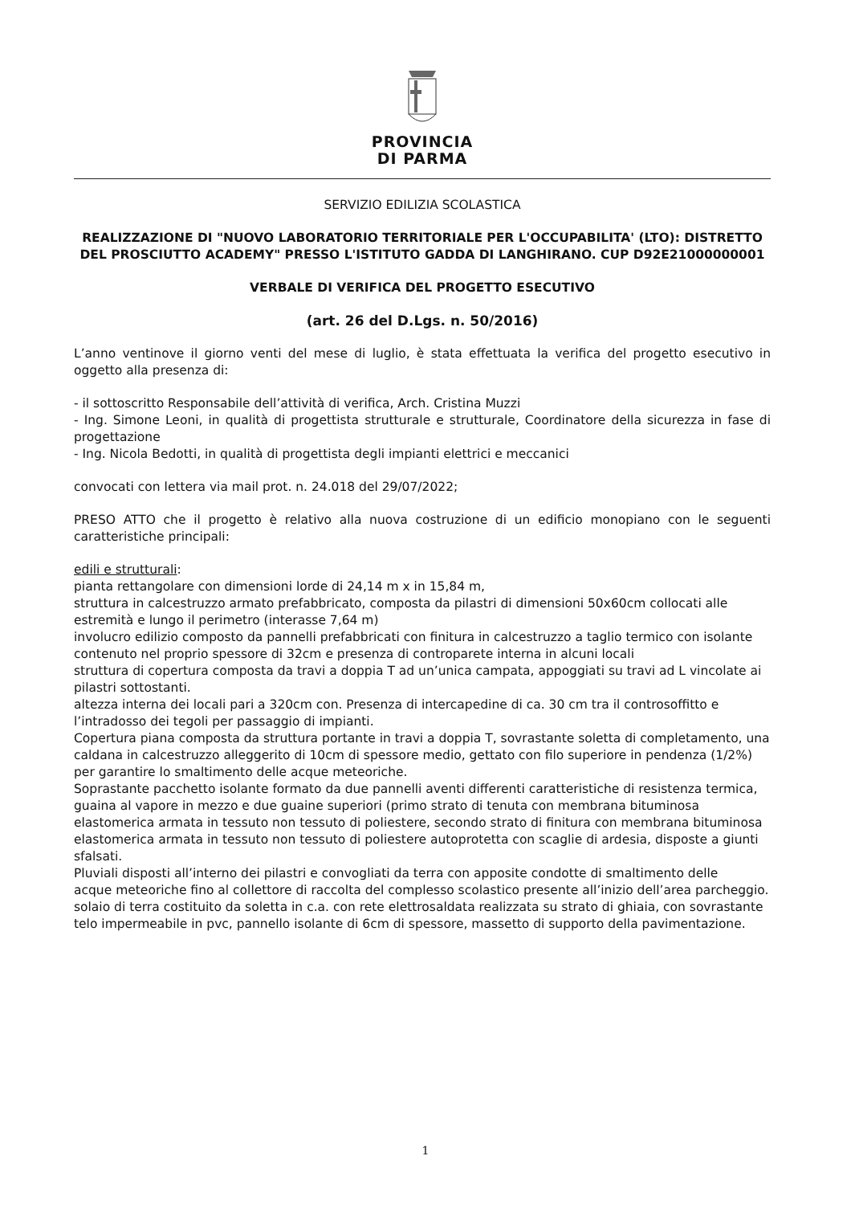PROVINCIA
DI PARMA
SERVIZIO EDILIZIA SCOLASTICA
REALIZZAZIONE DI "NUOVO LABORATORIO TERRITORIALE PER L'OCCUPABILITA' (LTO): DISTRETTO DEL PROSCIUTTO ACADEMY" PRESSO L'ISTITUTO GADDA DI LANGHIRANO. CUP D92E21000000001
VERBALE DI VERIFICA DEL PROGETTO ESECUTIVO
(art. 26 del D.Lgs. n. 50/2016)
L’anno ventinove il giorno venti del mese di luglio, è stata effettuata la verifica del progetto esecutivo in oggetto alla presenza di:
- il sottoscritto Responsabile dell’attività di verifica, Arch. Cristina Muzzi
- Ing. Simone Leoni, in qualità di progettista strutturale e strutturale, Coordinatore della sicurezza in fase di progettazione
- Ing. Nicola Bedotti, in qualità di progettista degli impianti elettrici e meccanici
convocati con lettera via mail prot. n. 24.018 del 29/07/2022;
PRESO ATTO che il progetto è relativo alla nuova costruzione di un edificio monopiano con le seguenti caratteristiche principali:
edili e strutturali:
pianta rettangolare con dimensioni lorde di 24,14 m x in 15,84 m,
struttura in calcestruzzo armato prefabbricato, composta da pilastri di dimensioni 50x60cm collocati alle estremità e lungo il perimetro (interasse 7,64 m)
involucro edilizio composto da pannelli prefabbricati con finitura in calcestruzzo a taglio termico con isolante contenuto nel proprio spessore di 32cm e presenza di controparete interna in alcuni locali
struttura di copertura composta da travi a doppia T ad un’unica campata, appoggiati su travi ad L vincolate ai pilastri sottostanti.
altezza interna dei locali pari a 320cm con. Presenza di intercapedine di ca. 30 cm tra il controsoffitto e l’intradosso dei tegoli per passaggio di impianti.
Copertura piana composta da struttura portante in travi a doppia T, sovrastante soletta di completamento, una caldana in calcestruzzo alleggerito di 10cm di spessore medio, gettato con filo superiore in pendenza (1/2%) per garantire lo smaltimento delle acque meteoriche.
Soprastante pacchetto isolante formato da due pannelli aventi differenti caratteristiche di resistenza termica, guaina al vapore in mezzo e due guaine superiori (primo strato di tenuta con membrana bituminosa
elastomerica armata in tessuto non tessuto di poliestere, secondo strato di finitura con membrana bituminosa
elastomerica armata in tessuto non tessuto di poliestere autoprotetta con scaglie di ardesia, disposte a giunti sfalsati.
Pluviali disposti all’interno dei pilastri e convogliati da terra con apposite condotte di smaltimento delle
acque meteoriche fino al collettore di raccolta del complesso scolastico presente all’inizio dell’area parcheggio.
solaio di terra costituito da soletta in c.a. con rete elettrosaldata realizzata su strato di ghiaia, con sovrastante
telo impermeabile in pvc, pannello isolante di 6cm di spessore, massetto di supporto della pavimentazione.
1